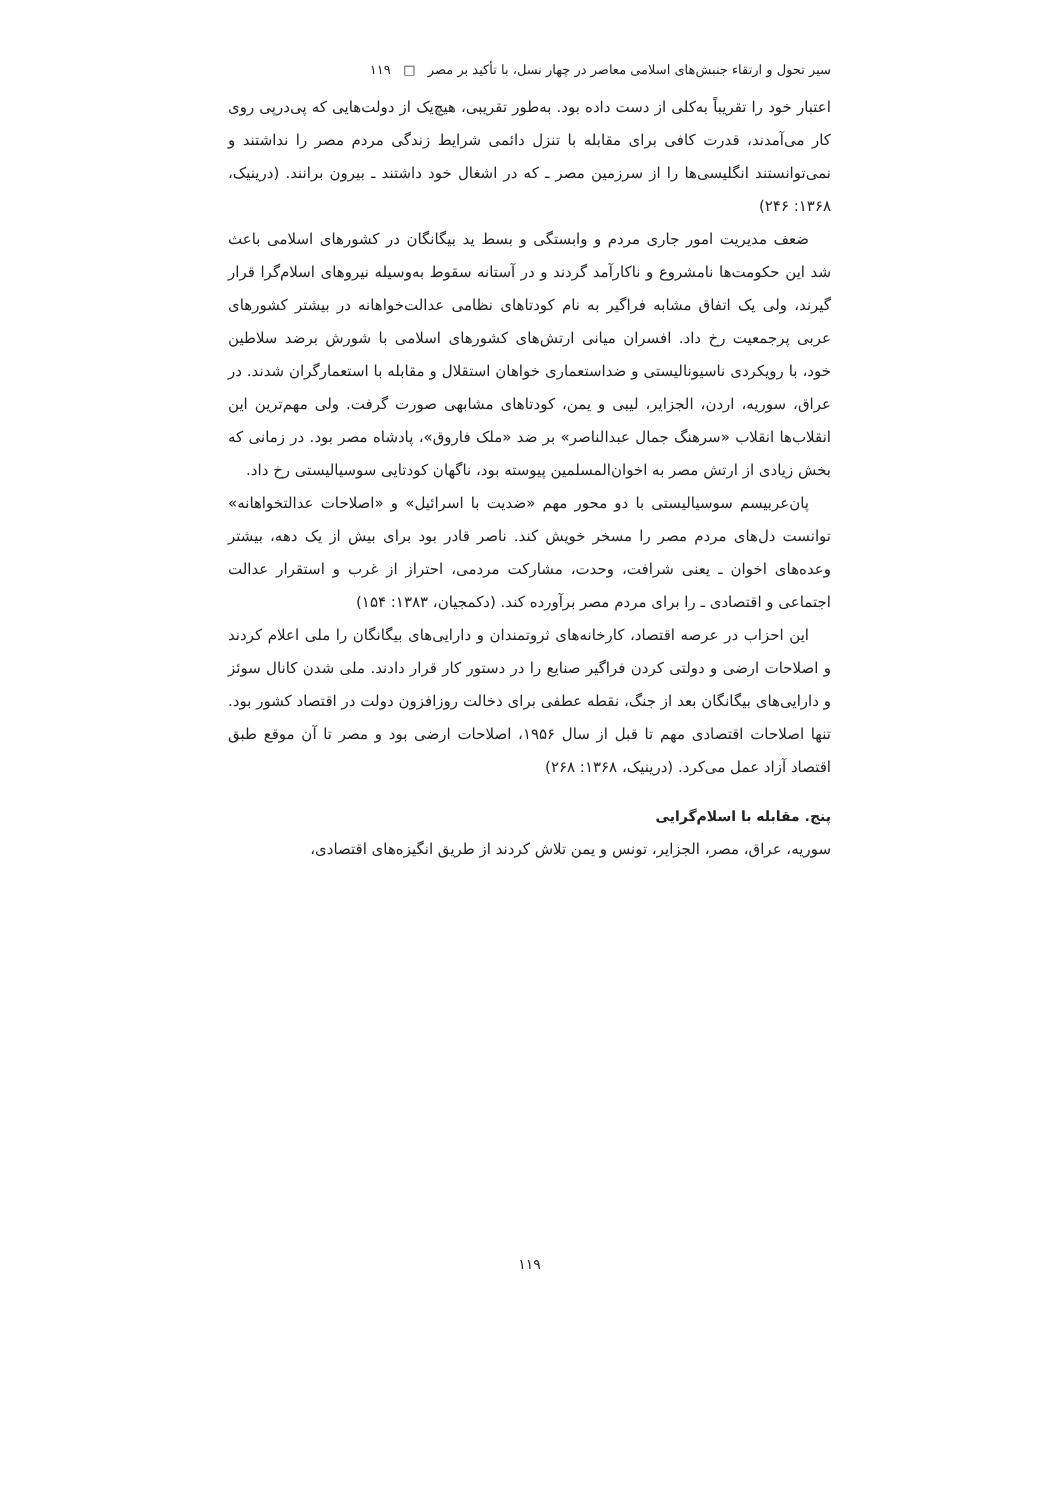سیر تحول و ارتقاء جنبش‌های اسلامی معاصر در چهار نسل، با تأکید بر مصر □ ۱۱۹
اعتبار خود را تقریباً به‌کلی از دست داده بود. به‌طور تقریبی، هیچ‌یک از دولت‌هایی که پی‌درپی روی کار می‌آمدند، قدرت کافی برای مقابله با تنزل دائمی شرایط زندگی مردم مصر را نداشتند و نمی‌توانستند انگلیسی‌ها را از سرزمین مصر ـ که در اشغال خود داشتند ـ بیرون برانند. (درینیک، ۱۳۶۸: ۲۴۶)
ضعف مدیریت امور جاری مردم و وابستگی و بسط ید بیگانگان در کشورهای اسلامی باعث شد این حکومت‌ها نامشروع و ناکارآمد گردند و در آستانه سقوط به‌وسیله نیروهای اسلام‌گرا قرار گیرند، ولی یک اتفاق مشابه فراگیر به نام کودتاهای نظامی عدالت‌خواهانه در بیشتر کشورهای عربی پرجمعیت رخ داد. افسران میانی ارتش‌های کشورهای اسلامی با شورش برضد سلاطین خود، با رویکردی ناسیونالیستی و ضداستعماری خواهان استقلال و مقابله با استعمارگران شدند. در عراق، سوریه، اردن، الجزایر، لیبی و یمن، کودتاهای مشابهی صورت گرفت. ولی مهم‌ترین این انقلاب‌ها انقلاب «سرهنگ جمال عبدالناصر» بر ضد «ملک فاروق»، پادشاه مصر بود. در زمانی که بخش زیادی از ارتش مصر به اخوان‌المسلمین پیوسته بود، ناگهان کودتایی سوسیالیستی رخ داد.
پان‌عربیسم سوسیالیستی با دو محور مهم «ضدیت با اسرائیل» و «اصلاحات عدالتخواهانه» توانست دل‌های مردم مصر را مسخر خویش کند. ناصر قادر بود برای بیش از یک دهه، بیشتر وعده‌های اخوان ـ یعنی شرافت، وحدت، مشارکت مردمی، احتراز از غرب و استقرار عدالت اجتماعی و اقتصادی ـ را برای مردم مصر برآورده کند. (دکمجیان، ۱۳۸۳: ۱۵۴)
این احزاب در عرصه اقتصاد، کارخانه‌های ثروتمندان و دارایی‌های بیگانگان را ملی اعلام کردند و اصلاحات ارضی و دولتی کردن فراگیر صنایع را در دستور کار قرار دادند. ملی شدن کانال سوئز و دارایی‌های بیگانگان بعد از جنگ، نقطه عطفی برای دخالت روزافزون دولت در اقتصاد کشور بود. تنها اصلاحات اقتصادی مهم تا قبل از سال ۱۹۵۶، اصلاحات ارضی بود و مصر تا آن موقع طبق اقتصاد آزاد عمل می‌کرد. (درینیک، ۱۳۶۸: ۲۶۸)
پنج. مقابله با اسلام‌گرایی
سوریه، عراق، مصر، الجزایر، تونس و یمن تلاش کردند از طریق انگیزه‌های اقتصادی،
۱۱۹